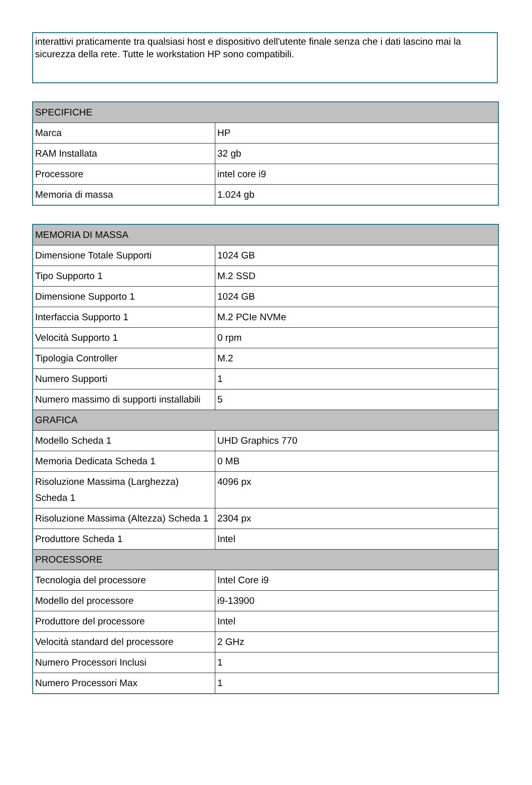interattivi praticamente tra qualsiasi host e dispositivo dell'utente finale senza che i dati lascino mai la sicurezza della rete. Tutte le workstation HP sono compatibili.
| SPECIFICHE | |
| --- | --- |
| Marca | HP |
| RAM Installata | 32 gb |
| Processore | intel core i9 |
| Memoria di massa | 1.024 gb |
| MEMORIA DI MASSA | |
| --- | --- |
| Dimensione Totale Supporti | 1024 GB |
| Tipo Supporto 1 | M.2 SSD |
| Dimensione Supporto 1 | 1024 GB |
| Interfaccia Supporto 1 | M.2 PCIe NVMe |
| Velocità Supporto 1 | 0 rpm |
| Tipologia Controller | M.2 |
| Numero Supporti | 1 |
| Numero massimo di supporti installabili | 5 |
| GRAFICA | |
| Modello Scheda 1 | UHD Graphics 770 |
| Memoria Dedicata Scheda 1 | 0 MB |
| Risoluzione Massima (Larghezza) Scheda 1 | 4096 px |
| Risoluzione Massima (Altezza) Scheda 1 | 2304 px |
| Produttore Scheda 1 | Intel |
| PROCESSORE | |
| Tecnologia del processore | Intel Core i9 |
| Modello del processore | i9-13900 |
| Produttore del processore | Intel |
| Velocità standard del processore | 2 GHz |
| Numero Processori Inclusi | 1 |
| Numero Processori Max | 1 |